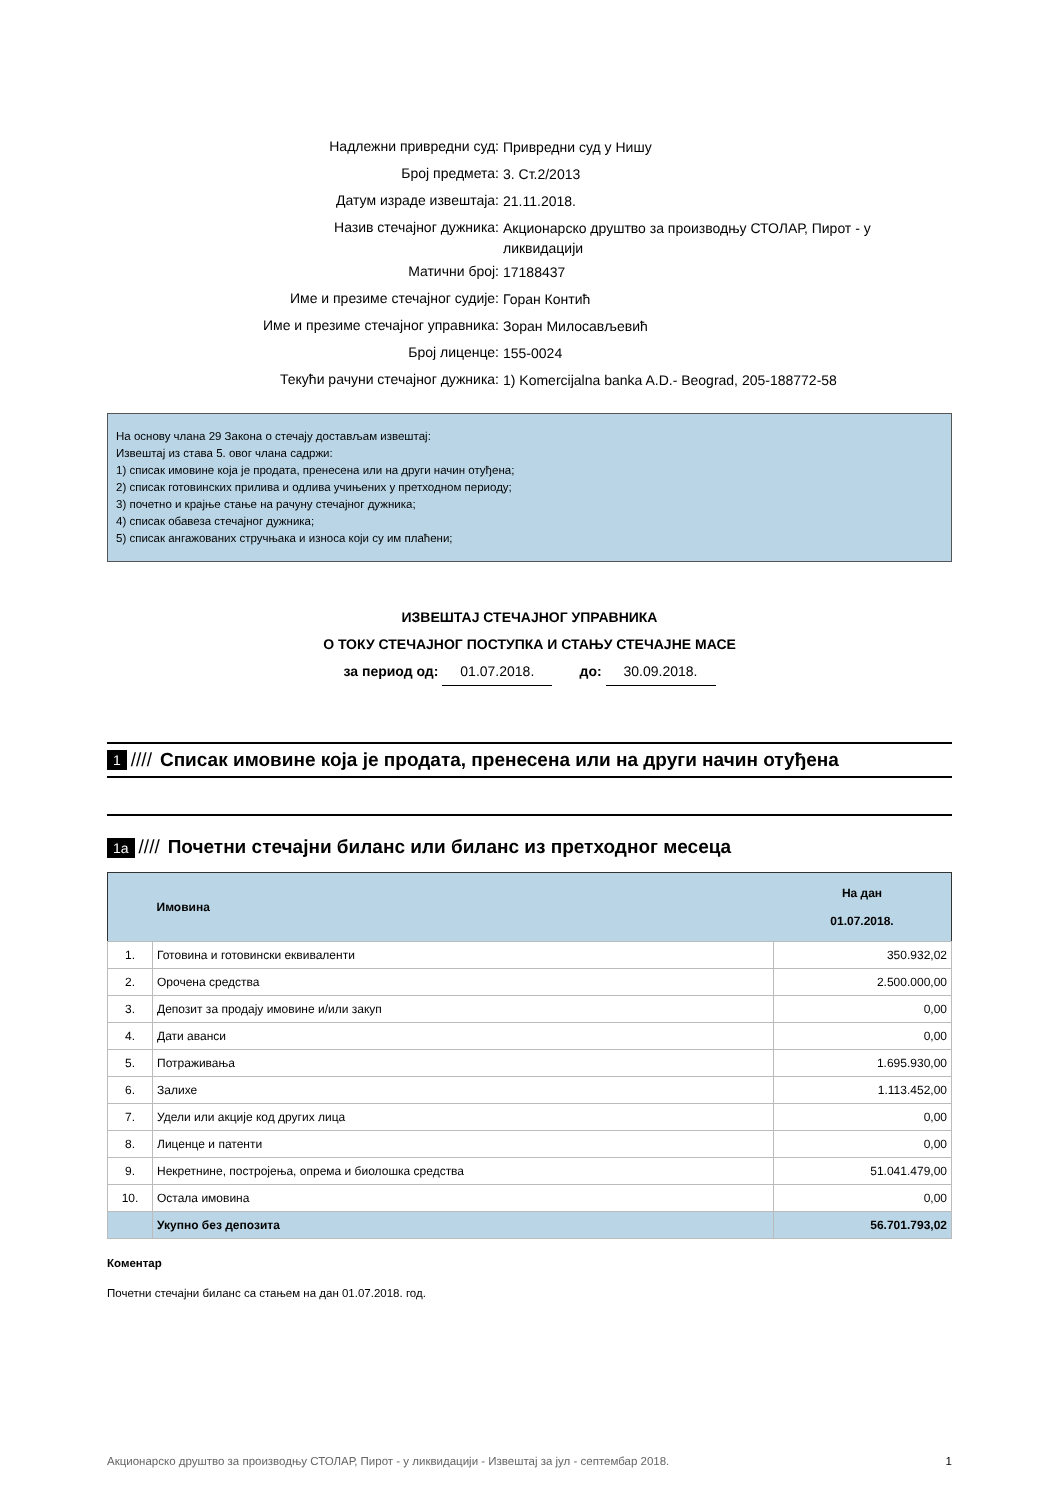Надлежни привредни суд:
Привредни суд у Нишу
Број предмета:
3. Ст.2/2013
Датум израде извештаја:
21.11.2018.
Назив стечајног дужника:
Акционарско друштво за производњу СТОЛАР, Пирот - у ликвидацији
Матични број:
17188437
Име и презиме стечајног судије:
Горан Контић
Име и презиме стечајног управника:
Зоран Милосављевић
Број лиценце:
155-0024
Текући рачуни стечајног дужника:
1) Komercijalna banka A.D.- Beograd, 205-188772-58
На основу члана 29 Закона о стечају достављам извештај:
Извештај из става 5. овог члана садржи:
1) списак имовине која је продата, пренесена или на други начин отуђена;
2) списак готовинских прилива и одлива учињених у претходном периоду;
3) почетно и крајње стање на рачуну стечајног дужника;
4) списак обавеза стечајног дужника;
5) списак ангажованих стручњака и износа који су им плаћени;
ИЗВЕШТАЈ СТЕЧАЈНОГ УПРАВНИКА
О ТОКУ СТЕЧАЈНОГ ПОСТУПКА И СТАЊУ СТЕЧАЈНЕ МАСЕ
за период од: 01.07.2018. до: 30.09.2018.
1 //// Списак имовине која је продата, пренесена или на други начин отуђена
1а //// Почетни стечајни биланс или биланс из претходног месеца
| | Имовина | На дан 01.07.2018. |
| --- | --- | --- |
| 1. | Готовина и готовински еквиваленти | 350.932,02 |
| 2. | Орочена средства | 2.500.000,00 |
| 3. | Депозит за продају имовине и/или закуп | 0,00 |
| 4. | Дати аванси | 0,00 |
| 5. | Потраживања | 1.695.930,00 |
| 6. | Залихе | 1.113.452,00 |
| 7. | Удели или акције код других лица | 0,00 |
| 8. | Лиценце и патенти | 0,00 |
| 9. | Некретнине, постројења, опрема и биолошка средства | 51.041.479,00 |
| 10. | Остала имовина | 0,00 |
| | Укупно без депозита | 56.701.793,02 |
Коментар
Почетни стечајни биланс са стањем на дан 01.07.2018. год.
Акционарско друштво за производњу СТОЛАР, Пирот - у ликвидацији - Извештај за јул - септембар 2018. 1